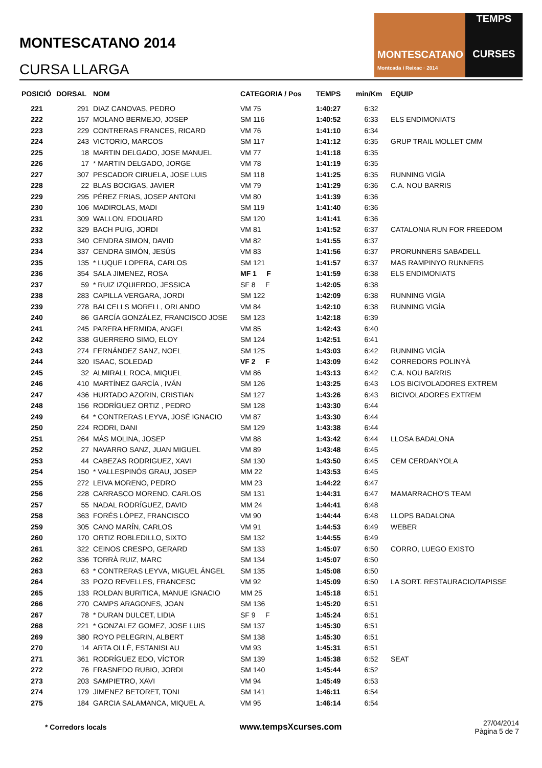MONTESCATANO 2014
CURSA LLARGA
MONTESCATANO
Montcada i Reixac · 2014
TEMPS
CURSES
| POSICIÓ | DORSAL | NOM | CATEGORIA / Pos | TEMPS | min/Km | EQUIP |
| --- | --- | --- | --- | --- | --- | --- |
| 221 | 291 | DIAZ CANOVAS, PEDRO | VM 75 | 1:40:27 | 6:32 | |
| 222 | 157 | MOLANO BERMEJO, JOSEP | SM 116 | 1:40:52 | 6:33 | ELS ENDIMONIATS |
| 223 | 229 | CONTRERAS FRANCES, RICARD | VM 76 | 1:41:10 | 6:34 | |
| 224 | 243 | VICTORIO, MARCOS | SM 117 | 1:41:12 | 6:35 | GRUP TRAIL MOLLET CMM |
| 225 | 18 | MARTIN DELGADO, JOSE MANUEL | VM 77 | 1:41:18 | 6:35 | |
| 226 | 17 | * MARTIN DELGADO, JORGE | VM 78 | 1:41:19 | 6:35 | |
| 227 | 307 | PESCADOR CIRUELA, JOSE LUIS | SM 118 | 1:41:25 | 6:35 | RUNNING VIGÍA |
| 228 | 22 | BLAS BOCIGAS, JAVIER | VM 79 | 1:41:29 | 6:36 | C.A. NOU BARRIS |
| 229 | 295 | PÉREZ FRIAS, JOSEP ANTONI | VM 80 | 1:41:39 | 6:36 | |
| 230 | 106 | MADIROLAS, MADI | SM 119 | 1:41:40 | 6:36 | |
| 231 | 309 | WALLON, EDOUARD | SM 120 | 1:41:41 | 6:36 | |
| 232 | 329 | BACH PUIG, JORDI | VM 81 | 1:41:52 | 6:37 | CATALONIA RUN FOR FREEDOM |
| 233 | 340 | CENDRA SIMON, DAVID | VM 82 | 1:41:55 | 6:37 | |
| 234 | 337 | CENDRA SIMÓN, JESÚS | VM 83 | 1:41:56 | 6:37 | PRORUNNERS SABADELL |
| 235 | 135 | * LUQUE LOPERA, CARLOS | SM 121 | 1:41:57 | 6:37 | MAS RAMPINYO RUNNERS |
| 236 | 354 | SALA JIMENEZ, ROSA | MF 1 F | 1:41:59 | 6:38 | ELS ENDIMONIATS |
| 237 | 59 | * RUIZ IZQUIERDO, JESSICA | SF 8 F | 1:42:05 | 6:38 | |
| 238 | 283 | CAPILLA VERGARA, JORDI | SM 122 | 1:42:09 | 6:38 | RUNNING VIGÍA |
| 239 | 278 | BALCELLS MORELL, ORLANDO | VM 84 | 1:42:10 | 6:38 | RUNNING VIGÍA |
| 240 | 86 | GARCÍA GONZÁLEZ, FRANCISCO JOSE | SM 123 | 1:42:18 | 6:39 | |
| 241 | 245 | PARERA HERMIDA, ANGEL | VM 85 | 1:42:43 | 6:40 | |
| 242 | 338 | GUERRERO SIMO, ELOY | SM 124 | 1:42:51 | 6:41 | |
| 243 | 274 | FERNÁNDEZ SANZ, NOEL | SM 125 | 1:43:03 | 6:42 | RUNNING VIGÍA |
| 244 | 320 | ISAAC, SOLEDAD | VF 2 F | 1:43:09 | 6:42 | CORREDORS POLINYÀ |
| 245 | 32 | ALMIRALL ROCA, MIQUEL | VM 86 | 1:43:13 | 6:42 | C.A. NOU BARRIS |
| 246 | 410 | MARTÍNEZ GARCÍA , IVÁN | SM 126 | 1:43:25 | 6:43 | LOS BICIVOLADORES EXTREM |
| 247 | 436 | HURTADO AZORIN, CRISTIAN | SM 127 | 1:43:26 | 6:43 | BICIVOLADORES EXTREM |
| 248 | 156 | RODRÍGUEZ ORTIZ , PEDRO | SM 128 | 1:43:30 | 6:44 | |
| 249 | 64 | * CONTRERAS LEYVA, JOSÉ IGNACIO | VM 87 | 1:43:30 | 6:44 | |
| 250 | 224 | RODRI, DANI | SM 129 | 1:43:38 | 6:44 | |
| 251 | 264 | MÁS MOLINA, JOSEP | VM 88 | 1:43:42 | 6:44 | LLOSA BADALONA |
| 252 | 27 | NAVARRO SANZ, JUAN MIGUEL | VM 89 | 1:43:48 | 6:45 | |
| 253 | 44 | CABEZAS RODRIGUEZ, XAVI | SM 130 | 1:43:50 | 6:45 | CEM CERDANYOLA |
| 254 | 150 | * VALLESPINÓS GRAU, JOSEP | MM 22 | 1:43:53 | 6:45 | |
| 255 | 272 | LEIVA MORENO, PEDRO | MM 23 | 1:44:22 | 6:47 | |
| 256 | 228 | CARRASCO MORENO, CARLOS | SM 131 | 1:44:31 | 6:47 | MAMARRACHO'S TEAM |
| 257 | 55 | NADAL RODRÍGUEZ, DAVID | MM 24 | 1:44:41 | 6:48 | |
| 258 | 363 | FORÉS LÓPEZ, FRANCISCO | VM 90 | 1:44:44 | 6:48 | LLOPS BADALONA |
| 259 | 305 | CANO MARÍN, CARLOS | VM 91 | 1:44:53 | 6:49 | WEBER |
| 260 | 170 | ORTIZ ROBLEDILLO, SIXTO | SM 132 | 1:44:55 | 6:49 | |
| 261 | 322 | CEINOS CRESPO, GERARD | SM 133 | 1:45:07 | 6:50 | CORRO, LUEGO EXISTO |
| 262 | 336 | TORRÀ RUIZ, MARC | SM 134 | 1:45:07 | 6:50 | |
| 263 | 63 | * CONTRERAS LEYVA, MIGUEL ÁNGEL | SM 135 | 1:45:08 | 6:50 | |
| 264 | 33 | POZO REVELLES, FRANCESC | VM 92 | 1:45:09 | 6:50 | LA SORT. RESTAURACIO/TAPISSE |
| 265 | 133 | ROLDAN BURITICA, MANUE IGNACIO | MM 25 | 1:45:18 | 6:51 | |
| 266 | 270 | CAMPS ARAGONES, JOAN | SM 136 | 1:45:20 | 6:51 | |
| 267 | 78 | * DURAN DULCET, LIDIA | SF 9 F | 1:45:24 | 6:51 | |
| 268 | 221 | * GONZALEZ GOMEZ, JOSE LUIS | SM 137 | 1:45:30 | 6:51 | |
| 269 | 380 | ROYO PELEGRIN, ALBERT | SM 138 | 1:45:30 | 6:51 | |
| 270 | 14 | ARTA OLLÈ, ESTANISLAU | VM 93 | 1:45:31 | 6:51 | |
| 271 | 361 | RODRÍGUEZ EDO, VÍCTOR | SM 139 | 1:45:38 | 6:52 | SEAT |
| 272 | 76 | FRASNEDO RUBIO, JORDI | SM 140 | 1:45:44 | 6:52 | |
| 273 | 203 | SAMPIETRO, XAVI | VM 94 | 1:45:49 | 6:53 | |
| 274 | 179 | JIMENEZ BETORET, TONI | SM 141 | 1:46:11 | 6:54 | |
| 275 | 184 | GARCIA SALAMANCA, MIQUEL A. | VM 95 | 1:46:14 | 6:54 | |
* Corredors locals www.tempsXcurses.com
27/04/2014
Pàgina 5 de 7